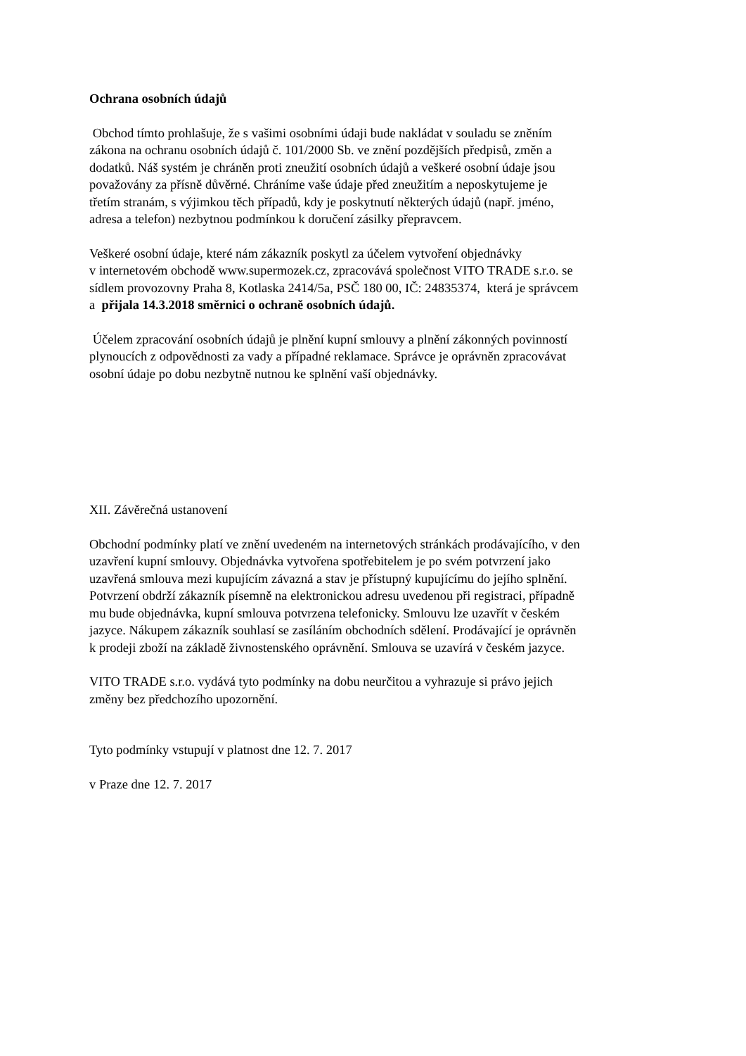Ochrana osobních údajů
Obchod tímto prohlašuje, že s vašimi osobními údaji bude nakládat v souladu se zněním
zákona na ochranu osobních údajů č. 101/2000 Sb. ve znění pozdějších předpisů, změn a
dodatků. Náš systém je chráněn proti zneužití osobních údajů a veškeré osobní údaje jsou
považovány za přísně důvěrné. Chráníme vaše údaje před zneužitím a neposkytujeme je
třetím stranám, s výjimkou těch případů, kdy je poskytnutí některých údajů (např. jméno,
adresa a telefon) nezbytnou podmínkou k doručení zásilky přepravcem.
Veškeré osobní údaje, které nám zákazník poskytl za účelem vytvoření objednávky
v internetovém obchodě www.supermozek.cz, zpracovává společnost VITO TRADE s.r.o. se
sídlem provozovny Praha 8, Kotlaska 2414/5a, PSČ 180 00, IČ: 24835374, která je správcem
a přijala 14.3.2018 směrnici o ochraně osobních údajů.
Účelem zpracování osobních údajů je plnění kupní smlouvy a plnění zákonných povinností
plynoucích z odpovědnosti za vady a případné reklamace. Správce je oprávněn zpracovávat
osobní údaje po dobu nezbytně nutnou ke splnění vaší objednávky.
XII. Závěrečná ustanovení
Obchodní podmínky platí ve znění uvedeném na internetových stránkách prodávajícího, v den
uzavření kupní smlouvy. Objednávka vytvořena spotřebitelem je po svém potvrzení jako
uzavřená smlouva mezi kupujícím závazná a stav je přístupný kupujícímu do jejího splnění.
Potvrzení obdrží zákazník písemně na elektronickou adresu uvedenou při registraci, případně
mu bude objednávka, kupní smlouva potvrzena telefonicky. Smlouvu lze uzavřít v českém
jazyce. Nákupem zákazník souhlasí se zasíláním obchodních sdělení. Prodávající je oprávněn
k prodeji zboží na základě živnostenského oprávnění. Smlouva se uzavírá v českém jazyce.
VITO TRADE s.r.o. vydává tyto podmínky na dobu neurčitou a vyhrazuje si právo jejich
změny bez předchozího upozornění.
Tyto podmínky vstupují v platnost dne 12. 7. 2017
v Praze dne 12. 7. 2017